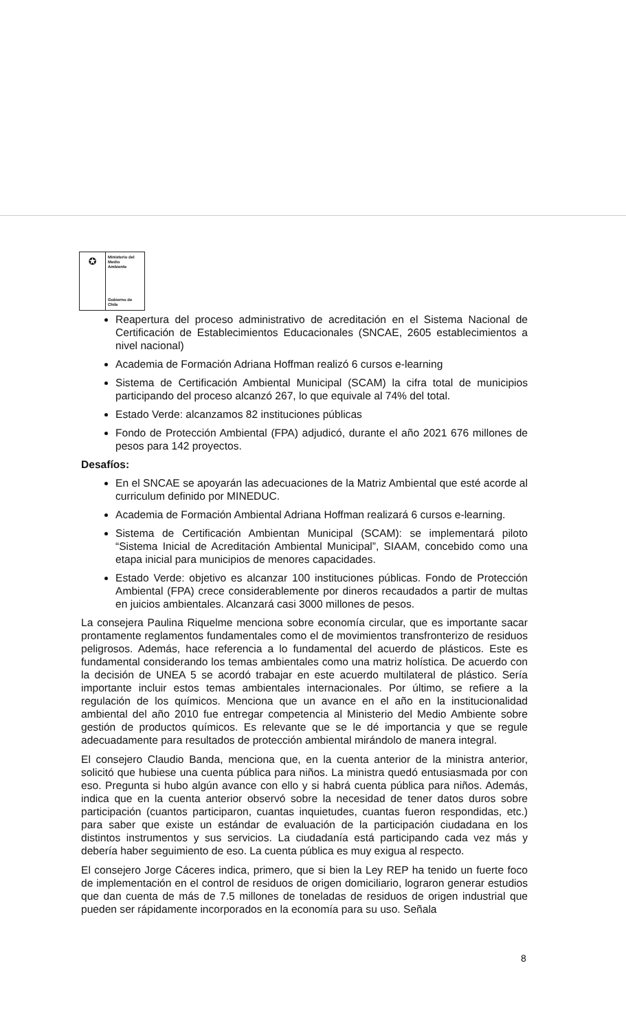✪
Ministerio del
Medio
Ambiente
Gobierno de Chile
Reapertura del proceso administrativo de acreditación en el Sistema Nacional de Certificación de Establecimientos Educacionales (SNCAE, 2605 establecimientos a nivel nacional)
Academia de Formación Adriana Hoffman realizó 6 cursos e-learning
Sistema de Certificación Ambiental Municipal (SCAM) la cifra total de municipios participando del proceso alcanzó 267, lo que equivale al 74% del total.
Estado Verde: alcanzamos 82 instituciones públicas
Fondo de Protección Ambiental (FPA) adjudicó, durante el año 2021 676 millones de pesos para 142 proyectos.
Desafíos:
En el SNCAE se apoyarán las adecuaciones de la Matriz Ambiental que esté acorde al curriculum definido por MINEDUC.
Academia de Formación Ambiental Adriana Hoffman realizará 6 cursos e-learning.
Sistema de Certificación Ambientan Municipal (SCAM): se implementará piloto “Sistema Inicial de Acreditación Ambiental Municipal”, SIAAM, concebido como una etapa inicial para municipios de menores capacidades.
Estado Verde: objetivo es alcanzar 100 instituciones públicas. Fondo de Protección Ambiental (FPA) crece considerablemente por dineros recaudados a partir de multas en juicios ambientales. Alcanzará casi 3000 millones de pesos.
La consejera Paulina Riquelme menciona sobre economía circular, que es importante sacar prontamente reglamentos fundamentales como el de movimientos transfronterizo de residuos peligrosos. Además, hace referencia a lo fundamental del acuerdo de plásticos. Este es fundamental considerando los temas ambientales como una matriz holística. De acuerdo con la decisión de UNEA 5 se acordó trabajar en este acuerdo multilateral de plástico. Sería importante incluir estos temas ambientales internacionales. Por último, se refiere a la regulación de los químicos. Menciona que un avance en el año en la institucionalidad ambiental del año 2010 fue entregar competencia al Ministerio del Medio Ambiente sobre gestión de productos químicos. Es relevante que se le dé importancia y que se regule adecuadamente para resultados de protección ambiental mirándolo de manera integral.
El consejero Claudio Banda, menciona que, en la cuenta anterior de la ministra anterior, solicitó que hubiese una cuenta pública para niños. La ministra quedó entusiasmada por con eso. Pregunta si hubo algún avance con ello y si habrá cuenta pública para niños. Además, indica que en la cuenta anterior observó sobre la necesidad de tener datos duros sobre participación (cuantos participaron, cuantas inquietudes, cuantas fueron respondidas, etc.) para saber que existe un estándar de evaluación de la participación ciudadana en los distintos instrumentos y sus servicios. La ciudadanía está participando cada vez más y debería haber seguimiento de eso. La cuenta pública es muy exigua al respecto.
El consejero Jorge Cáceres indica, primero, que si bien la Ley REP ha tenido un fuerte foco de implementación en el control de residuos de origen domiciliario, lograron generar estudios que dan cuenta de más de 7.5 millones de toneladas de residuos de origen industrial que pueden ser rápidamente incorporados en la economía para su uso. Señala
8